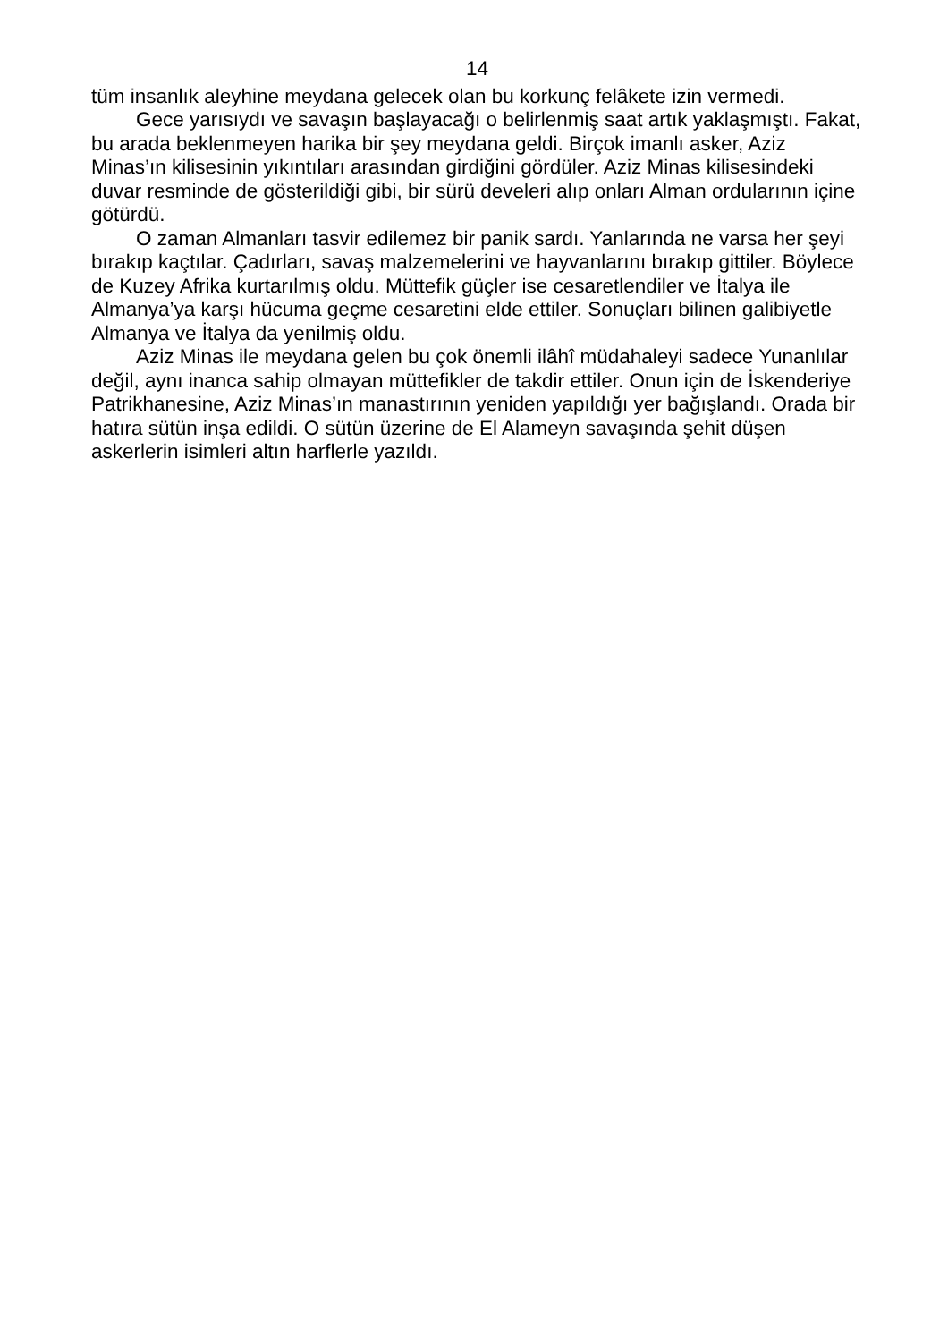14
tüm insanlık aleyhine meydana gelecek olan bu korkunç felâkete izin vermedi.
Gece yarısıydı ve savaşın başlayacağı o belirlenmiş saat artık yaklaşmıştı. Fakat, bu arada beklenmeyen harika bir şey meydana geldi. Birçok imanlı asker, Aziz Minas’ın kilisesinin yıkıntıları arasından girdiğini gördüler. Aziz Minas kilisesindeki duvar resminde de gösterildiği gibi, bir sürü develeri alıp onları Alman ordularının içine götürdü.
O zaman Almanları tasvir edilemez bir panik sardı. Yanlarında ne varsa her şeyi bırakıp kaçtılar. Çadırları, savaş malzemelerini ve hayvanlarını bırakıp gittiler. Böylece de Kuzey Afrika kurtarılmış oldu. Müttefik güçler ise cesaretlendiler ve İtalya ile Almanya’ya karşı hücuma geçme cesaretini elde ettiler. Sonuçları bilinen galibiyetle Almanya ve İtalya da yenilmiş oldu.
Aziz Minas ile meydana gelen bu çok önemli ilâhî müdahaleyi sadece Yunanlılar değil, aynı inanca sahip olmayan müttefikler de takdir ettiler. Onun için de İskenderiye Patrikhanesine, Aziz Minas’ın manastırının yeniden yapıldığı yer bağışlandı. Orada bir hatıra sütün inşa edildi. O sütün üzerine de El Alameyn savaşında şehit düşen askerlerin isimleri altın harflerle yazıldı.